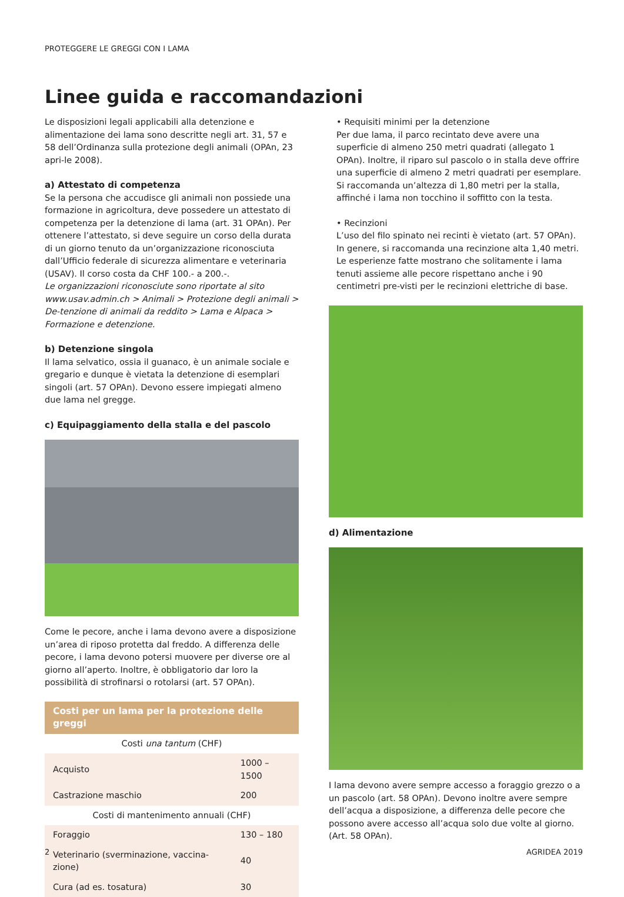PROTEGGERE LE GREGGI CON I LAMA
Linee guida e raccomandazioni
Le disposizioni legali applicabili alla detenzione e alimentazione dei lama sono descritte negli art. 31, 57 e 58 dell’Ordinanza sulla protezione degli animali (OPAn, 23 apri-le 2008).
a) Attestato di competenza
Se la persona che accudisce gli animali non possiede una formazione in agricoltura, deve possedere un attestato di competenza per la detenzione di lama (art. 31 OPAn). Per ottenere l’attestato, si deve seguire un corso della durata di un giorno tenuto da un’organizzazione riconosciuta dall’Ufficio federale di sicurezza alimentare e veterinaria (USAV). Il corso costa da CHF 100.- a 200.-.
Le organizzazioni riconosciute sono riportate al sito www.usav.admin.ch > Animali > Protezione degli animali > De-tenzione di animali da reddito > Lama e Alpaca > Formazione e detenzione.
b) Detenzione singola
Il lama selvatico, ossia il guanaco, è un animale sociale e gregario e dunque è vietata la detenzione di esemplari singoli (art. 57 OPAn). Devono essere impiegati almeno due lama nel gregge.
c) Equipaggiamento della stalla e del pascolo
Come le pecore, anche i lama devono avere a disposizione un’area di riposo protetta dal freddo. A differenza delle pecore, i lama devono potersi muovere per diverse ore al giorno all’aperto. Inoltre, è obbligatorio dar loro la possibilità di strofinarsi o rotolarsi (art. 57 OPAn).
| Costi per un lama per la protezione delle greggi | |
| --- | --- |
| Costi una tantum (CHF) | |
| Acquisto | 1000 – 1500 |
| Castrazione maschio | 200 |
| Costi di mantenimento annuali (CHF) | |
| Foraggio | 130 – 180 |
| Veterinario (sverminazione, vaccina-zione) | 40 |
| Cura (ad es. tosatura) | 30 |
• Requisiti minimi per la detenzione
Per due lama, il parco recintato deve avere una superficie di almeno 250 metri quadrati (allegato 1 OPAn). Inoltre, il riparo sul pascolo o in stalla deve offrire una superficie di almeno 2 metri quadrati per esemplare. Si raccomanda un’altezza di 1,80 metri per la stalla, affinché i lama non tocchino il soffitto con la testa.
• Recinzioni
L’uso del filo spinato nei recinti è vietato (art. 57 OPAn). In genere, si raccomanda una recinzione alta 1,40 metri. Le esperienze fatte mostrano che solitamente i lama tenuti assieme alle pecore rispettano anche i 90 centimetri pre-visti per le recinzioni elettriche di base.
d) Alimentazione
I lama devono avere sempre accesso a foraggio grezzo o a un pascolo (art. 58 OPAn). Devono inoltre avere sempre dell’acqua a disposizione, a differenza delle pecore che possono avere accesso all’acqua solo due volte al giorno. (Art. 58 OPAn).
2 AGRIDEA 2019